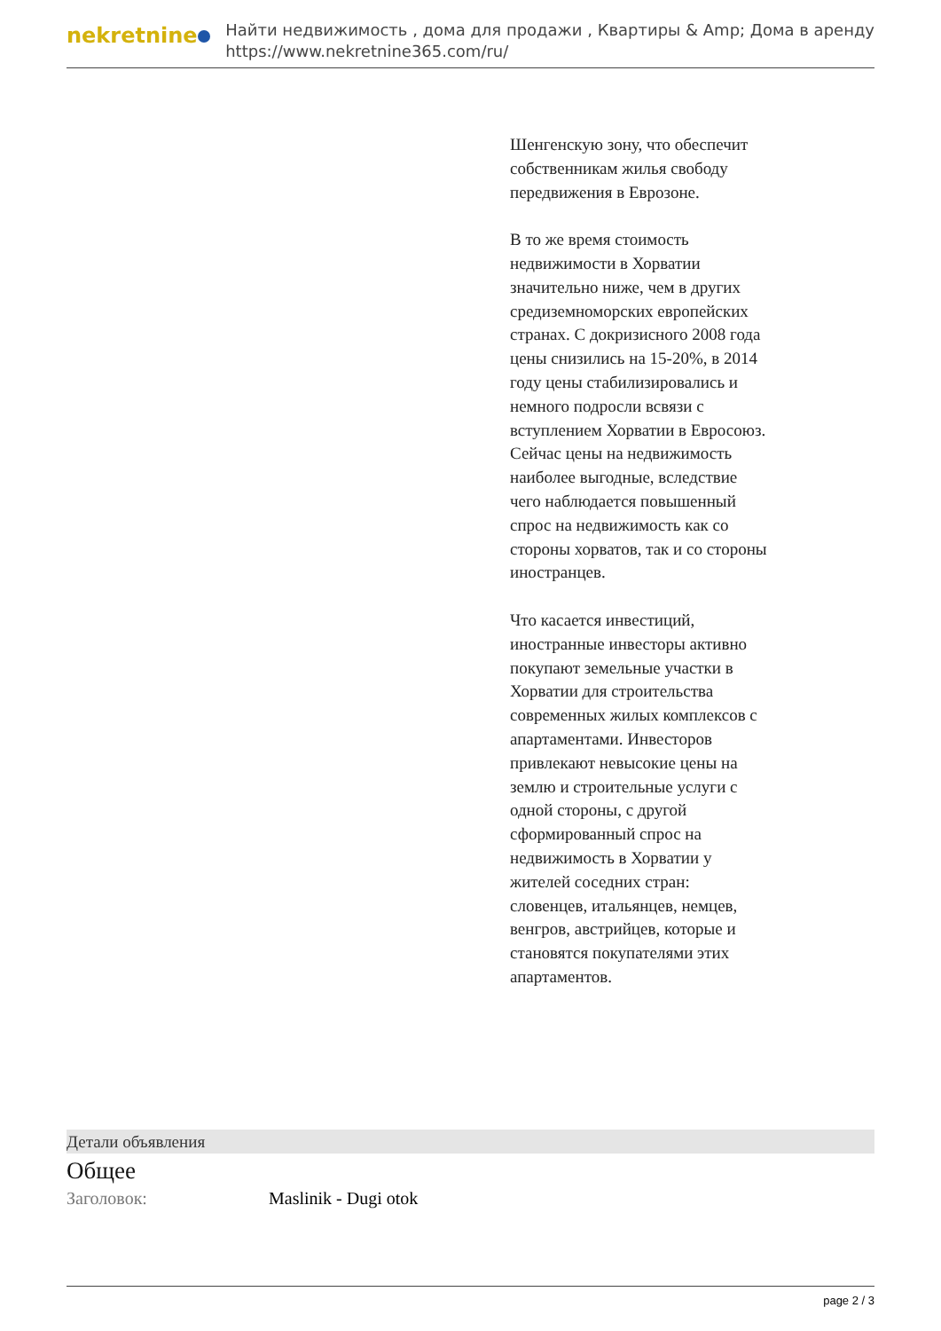nekretnine
Найти недвижимость , дома для продажи , Квартиры & Amp; Дома в аренду
https://www.nekretnine365.com/ru/
Шенгенскую зону, что обеспечит собственникам жилья свободу передвижения в Еврозоне.
В то же время стоимость недвижимости в Хорватии значительно ниже, чем в других средиземноморских европейских странах. С докризисного 2008 года цены снизились на 15-20%, в 2014 году цены стабилизировались и немного подросли всвязи с вступлением Хорватии в Евросоюз. Сейчас цены на недвижимость наиболее выгодные, вследствие чего наблюдается повышенный спрос на недвижимость как со стороны хорватов, так и со стороны иностранцев.
Что касается инвестиций, иностранные инвесторы активно покупают земельные участки в Хорватии для строительства современных жилых комплексов с апартаментами. Инвесторов привлекают невысокие цены на землю и строительные услуги с одной стороны, с другой сформированный спрос на недвижимость в Хорватии у жителей соседних стран: словенцев, итальянцев, немцев, венгров, австрийцев, которые и становятся покупателями этих апартаментов.
Детали объявления
Общее
Заголовок: Maslinik - Dugi otok
page 2 / 3